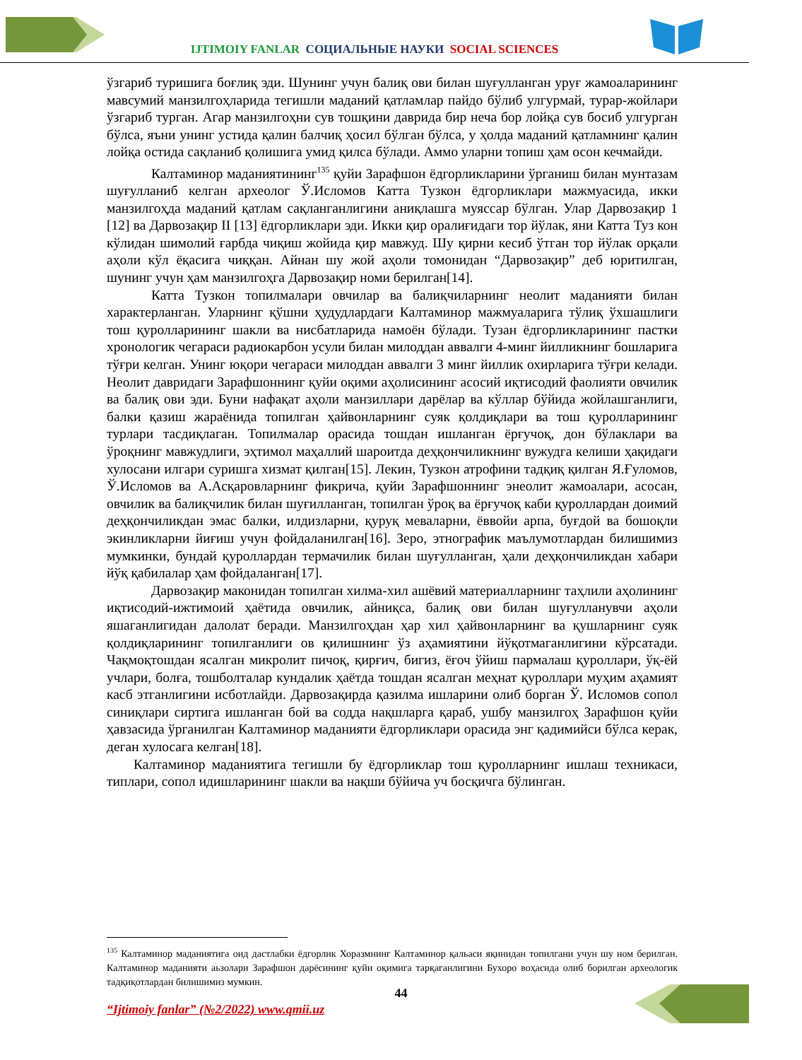IJTIMOIY FANLAR СОЦИАЛЬНЫЕ НАУКИ SOCIAL SCIENCES
ўзгариб туришига боғлиқ эди. Шунинг учун балиқ ови билан шуғулланган уруғ жамоаларининг мавсумий манзилгоҳларида тегишли маданий қатламлар пайдо бўлиб улгурмай, турар-жойлари ўзгариб турган. Агар манзилгоҳни сув тошқини даврида бир неча бор лойқа сув босиб улгурган бўлса, яъни унинг устида қалин балчиқ ҳосил бўлган бўлса, у ҳолда маданий қатламнинг қалин лойқа остида сақланиб қолишига умид қилса бўлади. Аммо уларни топиш ҳам осон кечмайди.
Калтаминор маданиятининг<sup>135</sup> қуйи Зарафшон ёдгорликларини ўрганиш билан мунтазам шуғулланиб келган археолог Ў.Исломов Катта Тузкон ёдгорликлари мажмуасида, икки манзилгоҳда маданий қатлам сақланганлигини аниқлашга муяссар бўлган. Улар Дарвозақир 1 [12] ва Дарвозақир II [13] ёдгорликлари эди. Икки қир оралиғидаги тор йўлак, яни Катта Туз кон кўлидан шимолий ғарбда чиқиш жойида қир мавжуд. Шу қирни кесиб ўтган тор йўлак орқали аҳоли кўл ёқасига чиққан. Айнан шу жой аҳоли томонидан “Дарвозақир” деб юритилган, шунинг учун ҳам манзилгоҳга Дарвозақир номи берилган[14].
Катта Тузкон топилмалари овчилар ва балиқчиларнинг неолит маданияти билан характерланган. Уларнинг қўшни ҳудудлардаги Калтаминор мажмуаларига тўлиқ ўхшашлиги тош қуролларининг шакли ва нисбатларида намоён бўлади. Тузан ёдгорликларининг пастки хронологик чегараси радиокарбон усули билан милоддан аввалги 4-минг йилликнинг бошларига тўғри келган. Унинг юқори чегараси милоддан аввалги 3 минг йиллик охирларига тўғри келади. Неолит давридаги Зарафшоннинг қуйи оқими аҳолисининг асосий иқтисодий фаолияти овчилик ва балиқ ови эди. Буни нафақат аҳоли манзиллари дарёлар ва кўллар бўйида жойлашганлиги, балки қазиш жараёнида топилган ҳайвонларнинг суяк қолдиқлари ва тош қуролларининг турлари тасдиқлаган. Топилмалар орасида тошдан ишланган ёрғучоқ, дон бўлаклари ва ўроқнинг мавжудлиги, эҳтимол маҳаллий шароитда деҳқончиликнинг вужудга келиши ҳақидаги хулосани илгари суришга хизмат қилган[15]. Лекин, Тузкон атрофини тадқиқ қилган Я.Ғуломов, Ў.Исломов ва А.Асқаровларнинг фикрича, қуйи Зарафшоннинг энеолит жамоалари, асосан, овчилик ва балиқчилик билан шуғилланган, топилган ўроқ ва ёрғучоқ каби қуроллардан доимий деҳқончиликдан эмас балки, илдизларни, қуруқ меваларни, ёввойи арпа, буғдой ва бошоқли экинликларни йиғиш учун фойдаланилган[16]. Зеро, этнографик маълумотлардан билишимиз мумкинки, бундай қуроллардан термачилик билан шуғулланган, ҳали деҳқончиликдан хабари йўқ қабилалар ҳам фойдаланган[17].
Дарвозақир маконидан топилган хилма-хил ашёвий материалларнинг таҳлили аҳолининг иқтисодий-ижтимоий ҳаётида овчилик, айниқса, балиқ ови билан шуғулланувчи аҳоли яшаганлигидан далолат беради. Манзилгоҳдан ҳар хил ҳайвонларнинг ва қушларнинг суяк қолдиқларининг топилганлиги ов қилишнинг ўз аҳамиятини йўқотмаганлигини кўрсатади. Чақмоқтошдан ясалган микролит пичоқ, қирғич, бигиз, ёғоч ўйиш пармалаш қуроллари, ўқ-ёй учлари, болға, тошболталар кундалик ҳаётда тошдан ясалган меҳнат қуроллари муҳим аҳамият касб этганлигини исботлайди. Дарвозақирда қазилма ишларини олиб борган Ў. Исломов сопол синиқлари сиртига ишланган бой ва содда нақшларга қараб, ушбу манзилгоҳ Зарафшон қуйи ҳавзасида ўрганилган Калтаминор маданияти ёдгорликлари орасида энг қадимийси бўлса керак, деган хулосага келган[18].
Калтаминор маданиятига тегишли бу ёдгорликлар тош қуролларнинг ишлаш техникаси, типлари, сопол идишларининг шакли ва нақши бўйича уч босқичга бўлинган.
<sup>135</sup> Калтаминор маданиятига оид дастлабки ёдгорлик Хоразмнинг Калтаминор қальаси яқинидан топилгани учун шу ном берилган. Калтаминор маданияти аьзолари Зарафшон дарёсининг қуйи оқимига тарқаганлигини Бухоро воҳасида олиб борилган археологик тадқиқотлардан билишимиз мумкин.
44
“Ijtimoiy fanlar” (№2/2022) www.qmii.uz